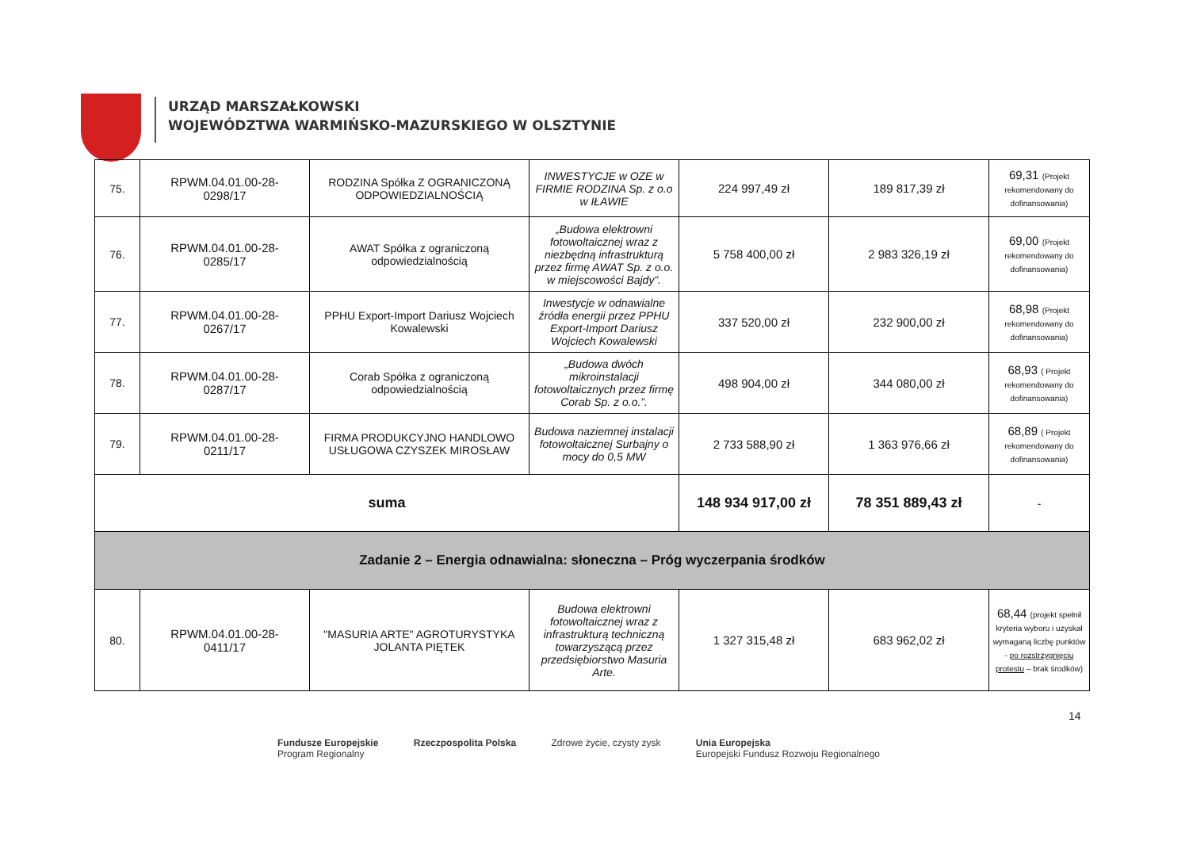URZĄD MARSZAŁKOWSKI
WOJEWÓDZTWA WARMIŃSKO-MAZURSKIEGO W OLSZTYNIE
| 75. | RPWM.04.01.00-28- 0298/17 | RODZINA Spółka Z OGRANICZONĄ ODPOWIEDZIALNOŚCIĄ | INWESTYCJE w OZE w FIRMIE RODZINA Sp. z o.o w IŁAWIE | 224 997,49 zł | 189 817,39 zł | 69,31 (Projekt rekomendowany do dofinansowania) |
| 76. | RPWM.04.01.00-28- 0285/17 | AWAT Spółka z ograniczoną odpowiedzialnością | „Budowa elektrowni fotowoltaicznej wraz z niezbędną infrastrukturą przez firmę AWAT Sp. z o.o. w miejscowości Bajdy”. | 5 758 400,00 zł | 2 983 326,19 zł | 69,00 (Projekt rekomendowany do dofinansowania) |
| 77. | RPWM.04.01.00-28- 0267/17 | PPHU Export-Import Dariusz Wojciech Kowalewski | Inwestycje w odnawialne źródła energii przez PPHU Export-Import Dariusz Wojciech Kowalewski | 337 520,00 zł | 232 900,00 zł | 68,98 (Projekt rekomendowany do dofinansowania) |
| 78. | RPWM.04.01.00-28- 0287/17 | Corab Spółka z ograniczoną odpowiedzialnością | „Budowa dwóch mikroinstalacji fotowoltaicznych przez firmę Corab Sp. z o.o.”. | 498 904,00 zł | 344 080,00 zł | 68,93 ( Projekt rekomendowany do dofinansowania) |
| 79. | RPWM.04.01.00-28- 0211/17 | FIRMA PRODUKCYJNO HANDLOWO USŁUGOWA CZYSZEK MIROSŁAW | Budowa naziemnej instalacji fotowoltaicznej Surbajny o mocy do 0,5 MW | 2 733 588,90 zł | 1 363 976,66 zł | 68,89 ( Projekt rekomendowany do dofinansowania) |
| suma | | | | 148 934 917,00 zł | 78 351 889,43 zł | - |
| Zadanie 2 – Energia odnawialna: słoneczna – Próg wyczerpania środków | | | | | | |
| 80. | RPWM.04.01.00-28- 0411/17 | "MASURIA ARTE" AGROTURYSTYKA JOLANTA PIĘTEK | Budowa elektrowni fotowoltaicznej wraz z infrastrukturą techniczną towarzyszącą przez przedsiębiorstwo Masuria Arte. | 1 327 315,48 zł | 683 962,02 zł | 68,44 (projekt spełnił kryteria wyboru i uzyskał wymaganą liczbę punktów - po rozstrzygnięciu protestu – brak środków) |
14
Fundusze Europejskie
Program Regionalny Rzeczpospolita Polska Zdrowe życie, czysty zysk Unia Europejska
Europejski Fundusz Rozwoju Regionalnego